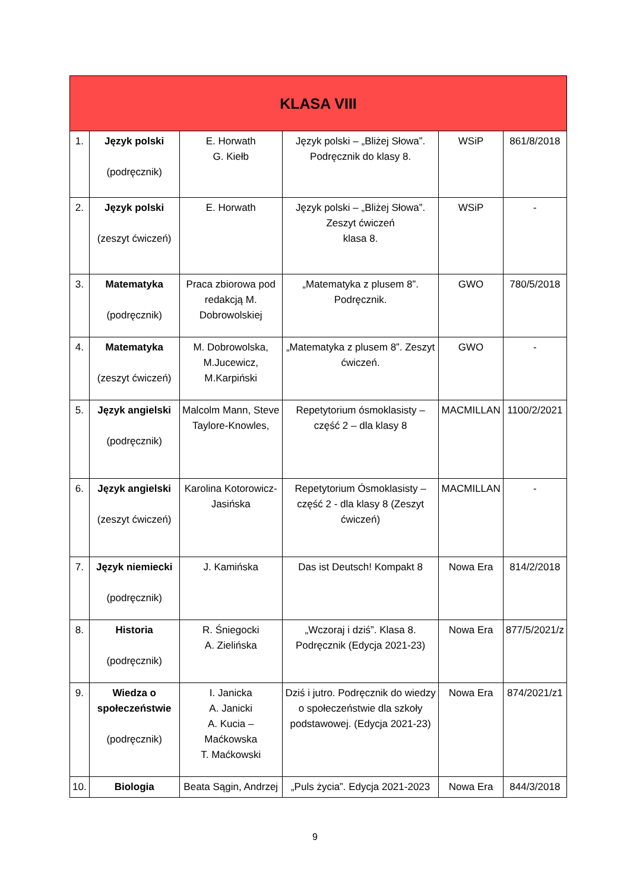| KLASA VIII | | | | | |
| --- | --- | --- | --- | --- | --- |
| 1. | Język polski (podręcznik) | E. Horwath G. Kiełb | Język polski – „Bliżej Słowa”. Podręcznik do klasy 8. | WSiP | 861/8/2018 |
| 2. | Język polski (zeszyt ćwiczeń) | E. Horwath | Język polski – „Bliżej Słowa”. Zeszyt ćwiczeń klasa 8. | WSiP | - |
| 3. | Matematyka (podręcznik) | Praca zbiorowa pod redakcją M. Dobrowolskiej | „Matematyka z plusem 8”. Podręcznik. | GWO | 780/5/2018 |
| 4. | Matematyka (zeszyt ćwiczeń) | M. Dobrowolska, M.Jucewicz, M.Karpiński | „Matematyka z plusem 8”. Zeszyt ćwiczeń. | GWO | - |
| 5. | Język angielski (podręcznik) | Malcolm Mann, Steve Taylore-Knowles, | Repetytorium ósmoklasisty – część 2 – dla klasy 8 | MACMILLAN | 1100/2/2021 |
| 6. | Język angielski (zeszyt ćwiczeń) | Karolina Kotorowicz-Jasińska | Repetytorium Ósmoklasisty –część 2 - dla klasy 8 (Zeszyt ćwiczeń) | MACMILLAN | - |
| 7. | Język niemiecki (podręcznik) | J. Kamińska | Das ist Deutsch! Kompakt 8 | Nowa Era | 814/2/2018 |
| 8. | Historia (podręcznik) | R. Śniegocki A. Zielińska | „Wczoraj i dziś”. Klasa 8. Podręcznik (Edycja 2021-23) | Nowa Era | 877/5/2021/z |
| 9. | Wiedza o społeczeństwie (podręcznik) | I. Janicka A. Janicki A. Kucia – Maćkowska T. Maćkowski | Dziś i jutro. Podręcznik do wiedzy o społeczeństwie dla szkoły podstawowej. (Edycja 2021-23) | Nowa Era | 874/2021/z1 |
| 10. | Biologia | Beata Sągin, Andrzej | „Puls życia”. Edycja 2021-2023 | Nowa Era | 844/3/2018 |
9